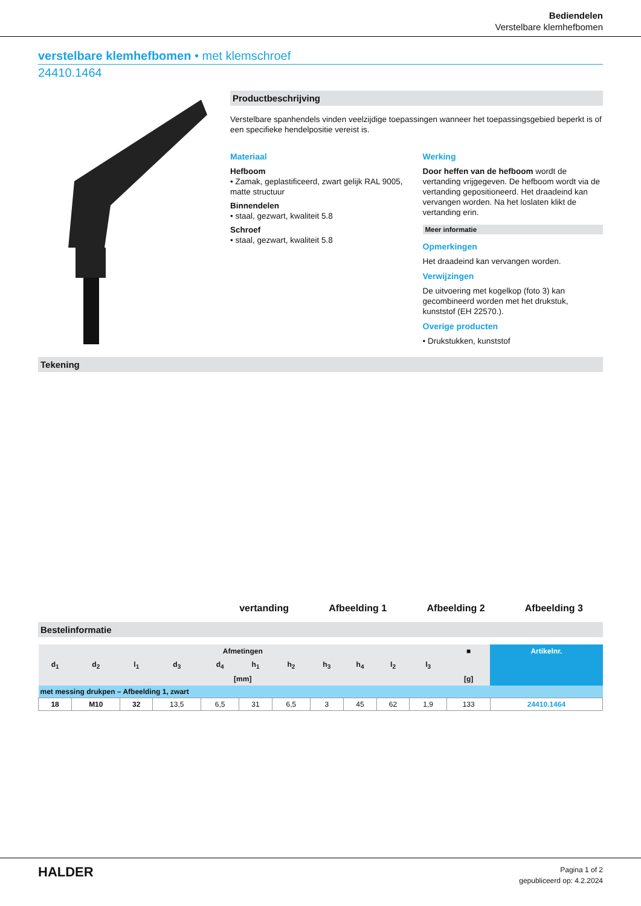Bediendelen
Verstelbare klemhefbomen
verstelbare klemhefbomen • met klemschroef
24410.1464
Productbeschrijving
Verstelbare spanhendels vinden veelzijdige toepassingen wanneer het toepassingsgebied beperkt is of een specifieke hendelpositie vereist is.
Materiaal
Hefboom
• Zamak, geplastificeerd, zwart gelijk RAL 9005, matte structuur
Binnendelen
• staal, gezwart, kwaliteit 5.8
Schroef
• staal, gezwart, kwaliteit 5.8
Werking
Door heffen van de hefboom wordt de vertanding vrijgegeven. De hefboom wordt via de vertanding gepositioneerd. Het draadeind kan vervangen worden. Na het loslaten klikt de vertanding erin.
Meer informatie
Opmerkingen
Het draadeind kan vervangen worden.
Verwijzingen
De uitvoering met kogelkop (foto 3) kan gecombineerd worden met het drukstuk, kunststof (EH 22570.).
Overige producten
• Drukstukken, kunststof
Tekening
vertanding
Afbeelding 1
Afbeelding 2
Afbeelding 3
Bestelinformatie
| Afmetingen | | | | | | | | | | | ■ | Artikelnr. |
| --- | --- | --- | --- | --- | --- | --- | --- | --- | --- | --- | --- | --- |
| d<sub>1</sub> | d<sub>2</sub> | l<sub>1</sub> | d<sub>3</sub> | d<sub>4</sub> | h<sub>1</sub> | h<sub>2</sub> | h<sub>3</sub> | h<sub>4</sub> | l<sub>2</sub> | l<sub>3</sub> | | |
| [mm] | | | | | | | | | | | [g] | |
| met messing drukpen – Afbeelding 1, zwart | | | | | | | | | | | | |
| 18 | M10 | 32 | 13,5 | 6,5 | 31 | 6,5 | 3 | 45 | 62 | 1,9 | 133 | 24410.1464 |
HALDER
Pagina 1 of 2
gepubliceerd op: 4.2.2024